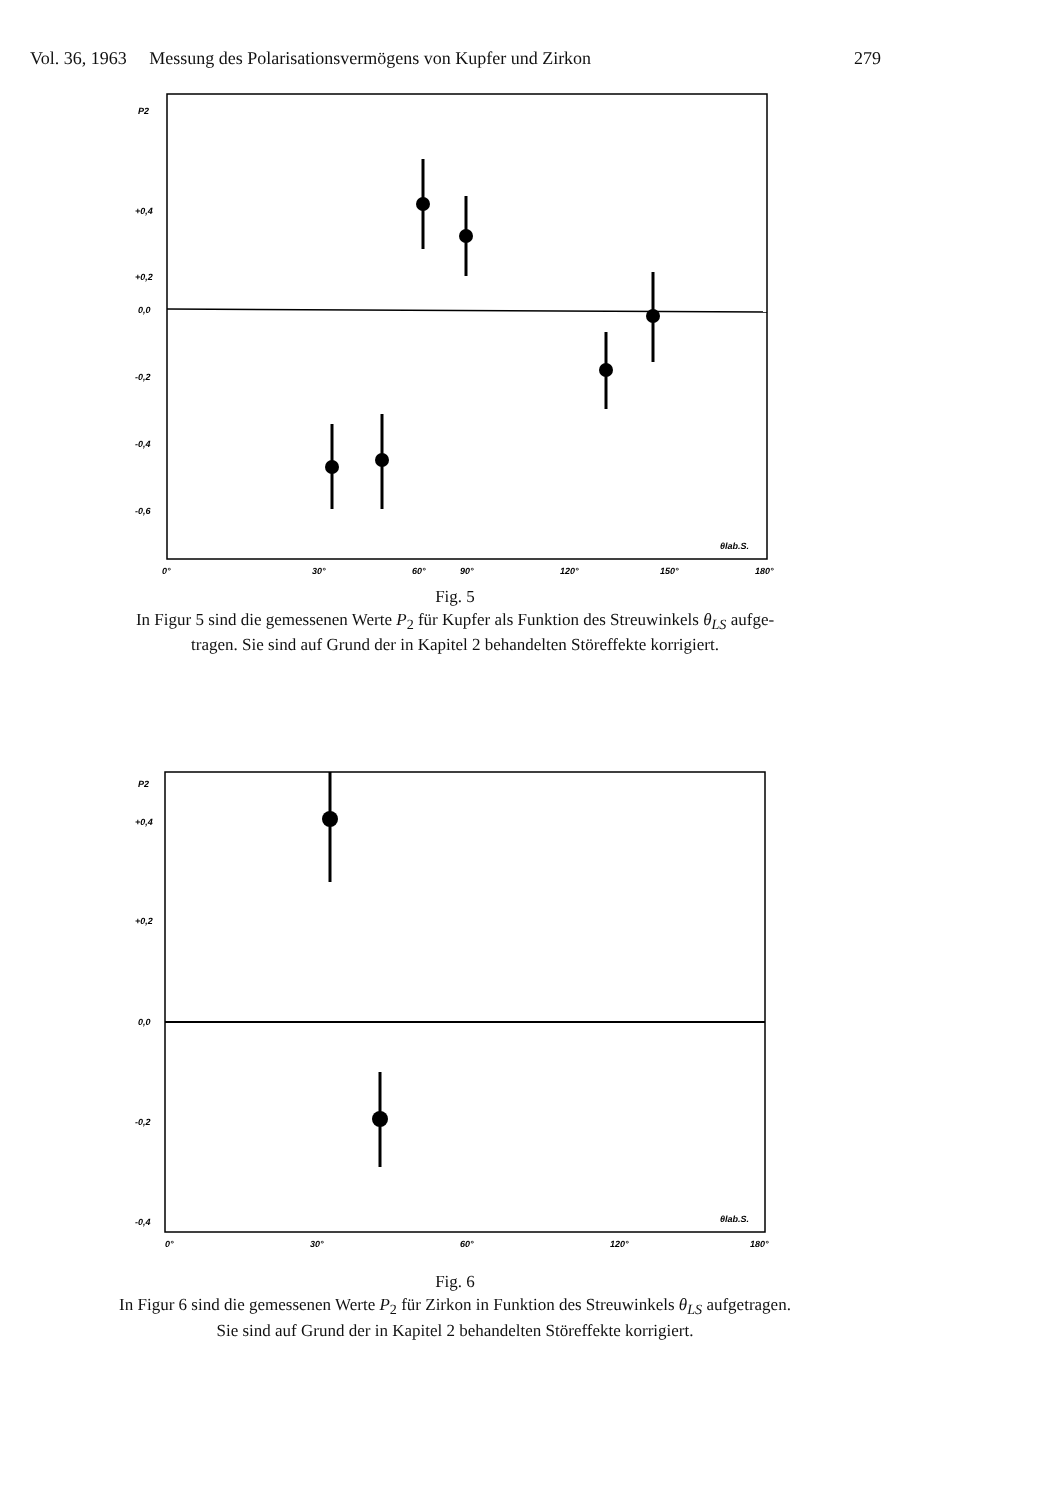Vol. 36, 1963 Messung des Polarisationsvermögens von Kupfer und Zirkon 279
P2
+0,4
+0,2
0,0
-0,2
-0,4
-0,6
0°
30°
60°
90°
120°
150°
180°
θlab.S.
Fig. 5
In Figur 5 sind die gemessenen Werte P<sub>2</sub> für Kupfer als Funktion des Streuwinkels θ<sub>LS</sub> aufge-
tragen. Sie sind auf Grund der in Kapitel 2 behandelten Störeffekte korrigiert.
P2
+0,4
+0,2
0,0
-0,2
-0,4
0°
30°
60°
120°
180°
θlab.S.
Fig. 6
In Figur 6 sind die gemessenen Werte P<sub>2</sub> für Zirkon in Funktion des Streuwinkels θ<sub>LS</sub> aufgetragen.
Sie sind auf Grund der in Kapitel 2 behandelten Störeffekte korrigiert.